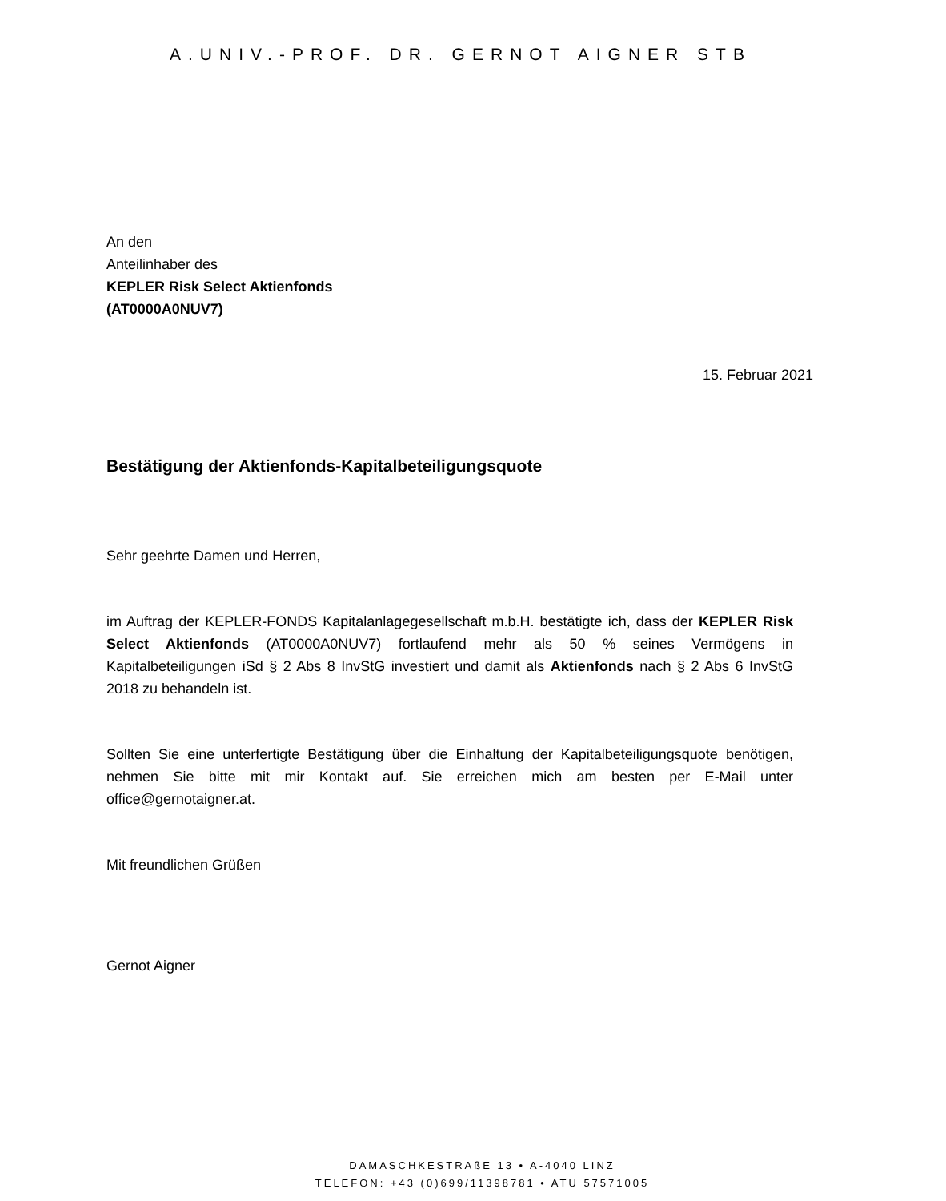A.UNIV.-PROF. DR. GERNOT AIGNER STB
An den
Anteilinhaber des
KEPLER Risk Select Aktienfonds
(AT0000A0NUV7)
15. Februar 2021
Bestätigung der Aktienfonds-Kapitalbeteiligungsquote
Sehr geehrte Damen und Herren,
im Auftrag der KEPLER-FONDS Kapitalanlagegesellschaft m.b.H. bestätigte ich, dass der KEPLER Risk Select Aktienfonds (AT0000A0NUV7) fortlaufend mehr als 50 % seines Vermögens in Kapitalbeteiligungen iSd § 2 Abs 8 InvStG investiert und damit als Aktienfonds nach § 2 Abs 6 InvStG 2018 zu behandeln ist.
Sollten Sie eine unterfertigte Bestätigung über die Einhaltung der Kapitalbeteiligungsquote benötigen, nehmen Sie bitte mit mir Kontakt auf. Sie erreichen mich am besten per E-Mail unter office@gernotaigner.at.
Mit freundlichen Grüßen
Gernot Aigner
DAMASCHKESTRAßE 13 • A-4040 LINZ
TELEFON: +43 (0)699/11398781 • ATU 57571005